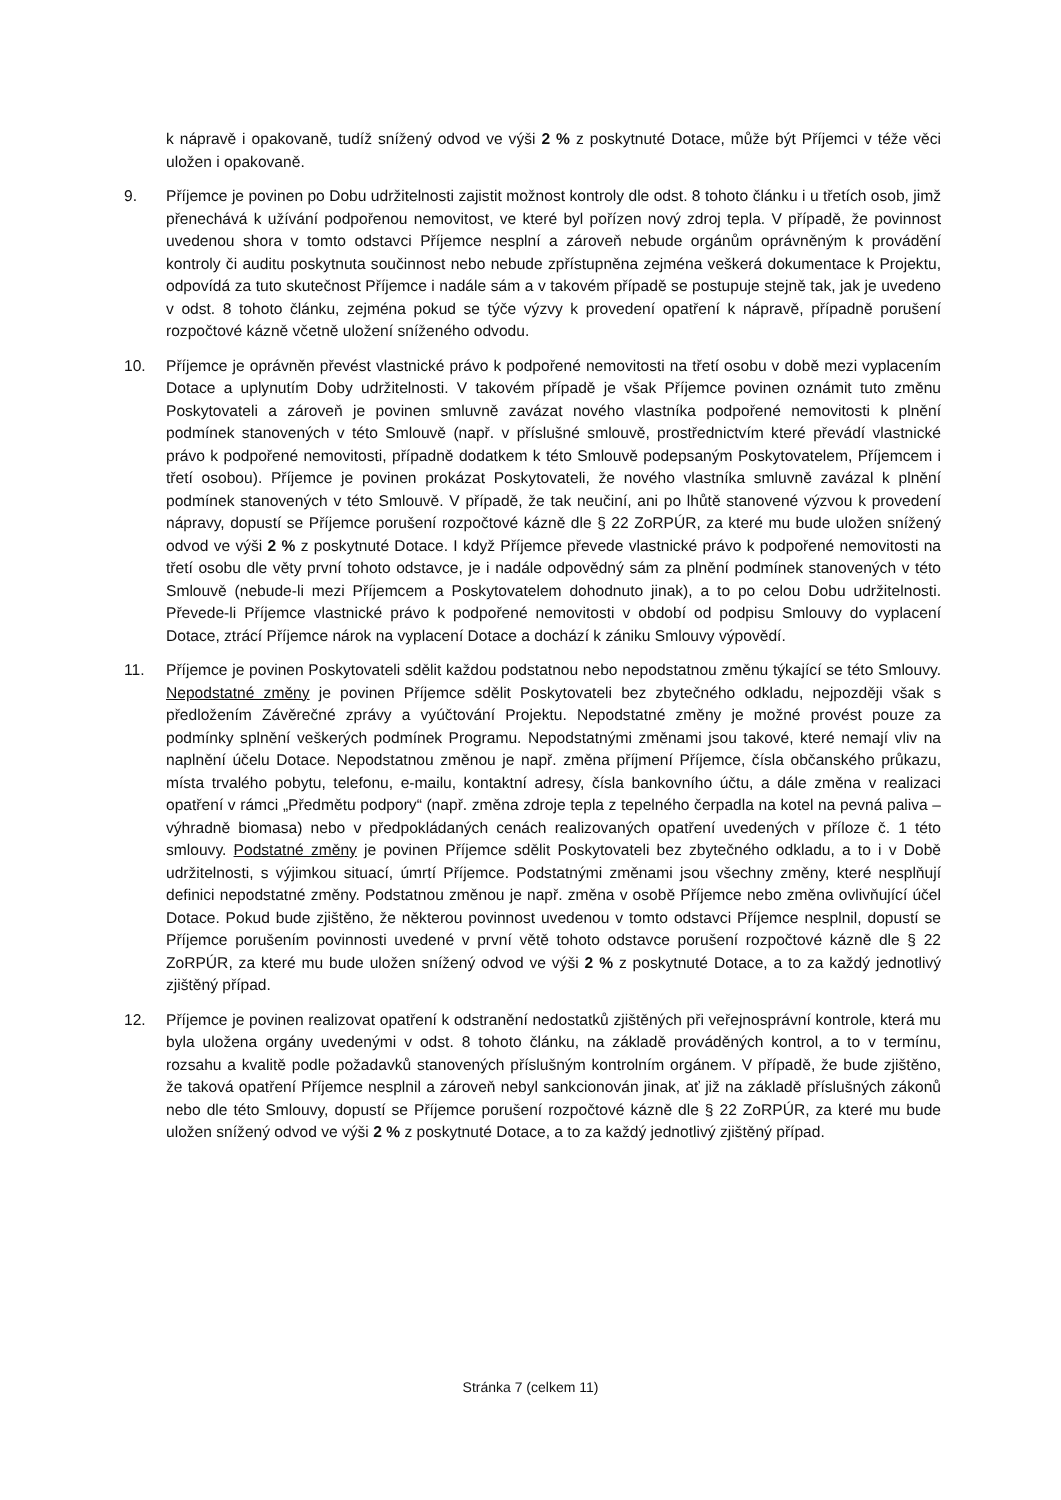k nápravě i opakovaně, tudíž snížený odvod ve výši 2 % z poskytnuté Dotace, může být Příjemci v téže věci uložen i opakovaně.
9. Příjemce je povinen po Dobu udržitelnosti zajistit možnost kontroly dle odst. 8 tohoto článku i u třetích osob, jimž přenechává k užívání podpořenou nemovitost, ve které byl pořízen nový zdroj tepla. V případě, že povinnost uvedenou shora v tomto odstavci Příjemce nesplní a zároveň nebude orgánům oprávněným k provádění kontroly či auditu poskytnuta součinnost nebo nebude zpřístupněna zejména veškerá dokumentace k Projektu, odpovídá za tuto skutečnost Příjemce i nadále sám a v takovém případě se postupuje stejně tak, jak je uvedeno v odst. 8 tohoto článku, zejména pokud se týče výzvy k provedení opatření k nápravě, případně porušení rozpočtové kázně včetně uložení sníženého odvodu.
10. Příjemce je oprávněn převést vlastnické právo k podpořené nemovitosti na třetí osobu v době mezi vyplacením Dotace a uplynutím Doby udržitelnosti. V takovém případě je však Příjemce povinen oznámit tuto změnu Poskytovateli a zároveň je povinen smluvně zavázat nového vlastníka podpořené nemovitosti k plnění podmínek stanovených v této Smlouvě (např. v příslušné smlouvě, prostřednictvím které převádí vlastnické právo k podpořené nemovitosti, případně dodatkem k této Smlouvě podepsaným Poskytovatelem, Příjemcem i třetí osobou). Příjemce je povinen prokázat Poskytovateli, že nového vlastníka smluvně zavázal k plnění podmínek stanovených v této Smlouvě. V případě, že tak neučiní, ani po lhůtě stanovené výzvou k provedení nápravy, dopustí se Příjemce porušení rozpočtové kázně dle § 22 ZoRPÚR, za které mu bude uložen snížený odvod ve výši 2 % z poskytnuté Dotace. I když Příjemce převede vlastnické právo k podpořené nemovitosti na třetí osobu dle věty první tohoto odstavce, je i nadále odpovědný sám za plnění podmínek stanovených v této Smlouvě (nebude-li mezi Příjemcem a Poskytovatelem dohodnuto jinak), a to po celou Dobu udržitelnosti. Převede-li Příjemce vlastnické právo k podpořené nemovitosti v období od podpisu Smlouvy do vyplacení Dotace, ztrácí Příjemce nárok na vyplacení Dotace a dochází k zániku Smlouvy výpovědí.
11. Příjemce je povinen Poskytovateli sdělit každou podstatnou nebo nepodstatnou změnu týkající se této Smlouvy. Nepodstatné změny je povinen Příjemce sdělit Poskytovateli bez zbytečného odkladu, nejpozději však s předložením Závěrečné zprávy a vyúčtování Projektu. Nepodstatné změny je možné provést pouze za podmínky splnění veškerých podmínek Programu. Nepodstatnými změnami jsou takové, které nemají vliv na naplnění účelu Dotace. Nepodstatnou změnou je např. změna příjmení Příjemce, čísla občanského průkazu, místa trvalého pobytu, telefonu, e-mailu, kontaktní adresy, čísla bankovního účtu, a dále změna v realizaci opatření v rámci „Předmětu podpory“ (např. změna zdroje tepla z tepelného čerpadla na kotel na pevná paliva – výhradně biomasa) nebo v předpokládaných cenách realizovaných opatření uvedených v příloze č. 1 této smlouvy. Podstatné změny je povinen Příjemce sdělit Poskytovateli bez zbytečného odkladu, a to i v Době udržitelnosti, s výjimkou situací, úmrtí Příjemce. Podstatnými změnami jsou všechny změny, které nesplňují definici nepodstatné změny. Podstatnou změnou je např. změna v osobě Příjemce nebo změna ovlivňující účel Dotace. Pokud bude zjištěno, že některou povinnost uvedenou v tomto odstavci Příjemce nesplnil, dopustí se Příjemce porušením povinnosti uvedené v první větě tohoto odstavce porušení rozpočtové kázně dle § 22 ZoRPÚR, za které mu bude uložen snížený odvod ve výši 2 % z poskytnuté Dotace, a to za každý jednotlivý zjištěný případ.
12. Příjemce je povinen realizovat opatření k odstranění nedostatků zjištěných při veřejnosprávní kontrole, která mu byla uložena orgány uvedenými v odst. 8 tohoto článku, na základě prováděných kontrol, a to v termínu, rozsahu a kvalitě podle požadavků stanovených příslušným kontrolním orgánem. V případě, že bude zjištěno, že taková opatření Příjemce nesplnil a zároveň nebyl sankcionován jinak, ať již na základě příslušných zákonů nebo dle této Smlouvy, dopustí se Příjemce porušení rozpočtové kázně dle § 22 ZoRPÚR, za které mu bude uložen snížený odvod ve výši 2 % z poskytnuté Dotace, a to za každý jednotlivý zjištěný případ.
Stránka 7 (celkem 11)